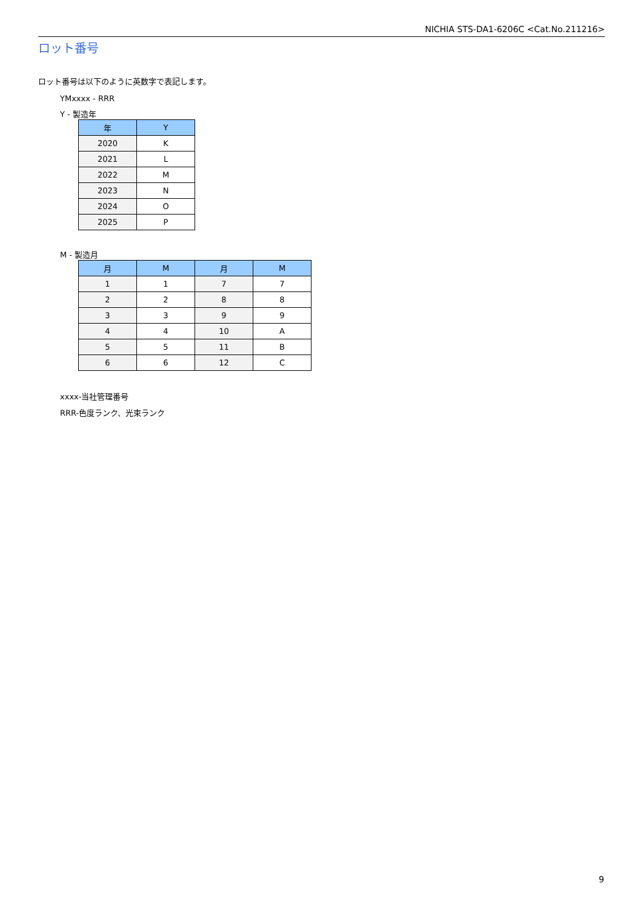NICHIA STS-DA1-6206C <Cat.No.211216>
ロット番号
ロット番号は以下のように英数字で表記します。
YMxxxx - RRR
Y - 製造年
| 年 | Y |
| --- | --- |
| 2020 | K |
| 2021 | L |
| 2022 | M |
| 2023 | N |
| 2024 | O |
| 2025 | P |
M - 製造月
| 月 | M | 月 | M |
| --- | --- | --- | --- |
| 1 | 1 | 7 | 7 |
| 2 | 2 | 8 | 8 |
| 3 | 3 | 9 | 9 |
| 4 | 4 | 10 | A |
| 5 | 5 | 11 | B |
| 6 | 6 | 12 | C |
xxxx-当社管理番号
RRR-色度ランク、光束ランク
9